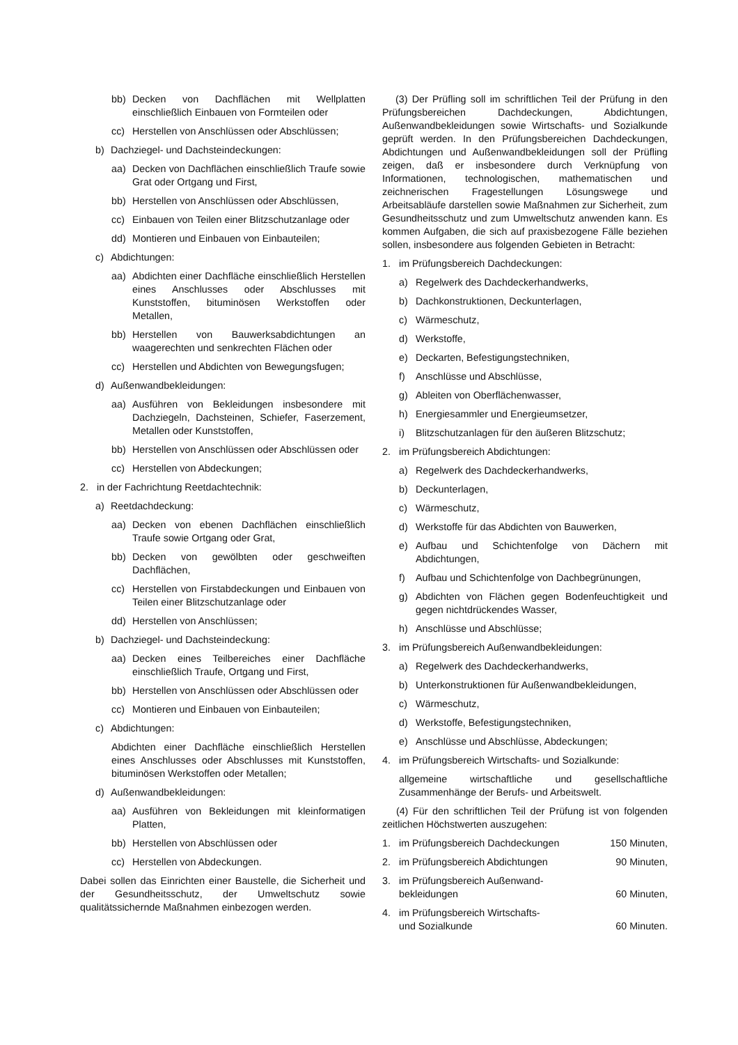bb) Decken von Dachflächen mit Wellplatten einschließlich Einbauen von Formteilen oder
cc) Herstellen von Anschlüssen oder Abschlüssen;
b) Dachziegel- und Dachsteindeckungen:
aa) Decken von Dachflächen einschließlich Traufe sowie Grat oder Ortgang und First,
bb) Herstellen von Anschlüssen oder Abschlüssen,
cc) Einbauen von Teilen einer Blitzschutzanlage oder
dd) Montieren und Einbauen von Einbauteilen;
c) Abdichtungen:
aa) Abdichten einer Dachfläche einschließlich Herstellen eines Anschlusses oder Abschlusses mit Kunststoffen, bituminösen Werkstoffen oder Metallen,
bb) Herstellen von Bauwerksabdichtungen an waagerechten und senkrechten Flächen oder
cc) Herstellen und Abdichten von Bewegungsfugen;
d) Außenwandbekleidungen:
aa) Ausführen von Bekleidungen insbesondere mit Dachziegeln, Dachsteinen, Schiefer, Faserzement, Metallen oder Kunststoffen,
bb) Herstellen von Anschlüssen oder Abschlüssen oder
cc) Herstellen von Abdeckungen;
2. in der Fachrichtung Reetdachtechnik:
a) Reetdachdeckung:
aa) Decken von ebenen Dachflächen einschließlich Traufe sowie Ortgang oder Grat,
bb) Decken von gewölbten oder geschweiften Dachflächen,
cc) Herstellen von Firstabdeckungen und Einbauen von Teilen einer Blitzschutzanlage oder
dd) Herstellen von Anschlüssen;
b) Dachziegel- und Dachsteindeckung:
aa) Decken eines Teilbereiches einer Dachfläche einschließlich Traufe, Ortgang und First,
bb) Herstellen von Anschlüssen oder Abschlüssen oder
cc) Montieren und Einbauen von Einbauteilen;
c) Abdichtungen:
Abdichten einer Dachfläche einschließlich Herstellen eines Anschlusses oder Abschlusses mit Kunststoffen, bituminösen Werkstoffen oder Metallen;
d) Außenwandbekleidungen:
aa) Ausführen von Bekleidungen mit kleinformatigen Platten,
bb) Herstellen von Abschlüssen oder
cc) Herstellen von Abdeckungen.
Dabei sollen das Einrichten einer Baustelle, die Sicherheit und der Gesundheitsschutz, der Umweltschutz sowie qualitätssichernde Maßnahmen einbezogen werden.
(3) Der Prüfling soll im schriftlichen Teil der Prüfung in den Prüfungsbereichen Dachdeckungen, Abdichtungen, Außenwandbekleidungen sowie Wirtschafts- und Sozialkunde geprüft werden. In den Prüfungsbereichen Dachdeckungen, Abdichtungen und Außenwandbekleidungen soll der Prüfling zeigen, daß er insbesondere durch Verknüpfung von Informationen, technologischen, mathematischen und zeichnerischen Fragestellungen Lösungswege und Arbeitsabläufe darstellen sowie Maßnahmen zur Sicherheit, zum Gesundheitsschutz und zum Umweltschutz anwenden kann. Es kommen Aufgaben, die sich auf praxisbezogene Fälle beziehen sollen, insbesondere aus folgenden Gebieten in Betracht:
1. im Prüfungsbereich Dachdeckungen:
a) Regelwerk des Dachdeckerhandwerks,
b) Dachkonstruktionen, Deckunterlagen,
c) Wärmeschutz,
d) Werkstoffe,
e) Deckarten, Befestigungstechniken,
f) Anschlüsse und Abschlüsse,
g) Ableiten von Oberflächenwasser,
h) Energiesammler und Energieumsetzer,
i) Blitzschutzanlagen für den äußeren Blitzschutz;
2. im Prüfungsbereich Abdichtungen:
a) Regelwerk des Dachdeckerhandwerks,
b) Deckunterlagen,
c) Wärmeschutz,
d) Werkstoffe für das Abdichten von Bauwerken,
e) Aufbau und Schichtenfolge von Dächern mit Abdichtungen,
f) Aufbau und Schichtenfolge von Dachbegrünungen,
g) Abdichten von Flächen gegen Bodenfeuchtigkeit und gegen nichtdrückendes Wasser,
h) Anschlüsse und Abschlüsse;
3. im Prüfungsbereich Außenwandbekleidungen:
a) Regelwerk des Dachdeckerhandwerks,
b) Unterkonstruktionen für Außenwandbekleidungen,
c) Wärmeschutz,
d) Werkstoffe, Befestigungstechniken,
e) Anschlüsse und Abschlüsse, Abdeckungen;
4. im Prüfungsbereich Wirtschafts- und Sozialkunde:
allgemeine wirtschaftliche und gesellschaftliche Zusammenhänge der Berufs- und Arbeitswelt.
(4) Für den schriftlichen Teil der Prüfung ist von folgenden zeitlichen Höchstwerten auszugehen:
1. im Prüfungsbereich Dachdeckungen 150 Minuten,
2. im Prüfungsbereich Abdichtungen 90 Minuten,
3. im Prüfungsbereich Außenwand-
bekleidungen 60 Minuten,
4. im Prüfungsbereich Wirtschafts-
und Sozialkunde 60 Minuten.